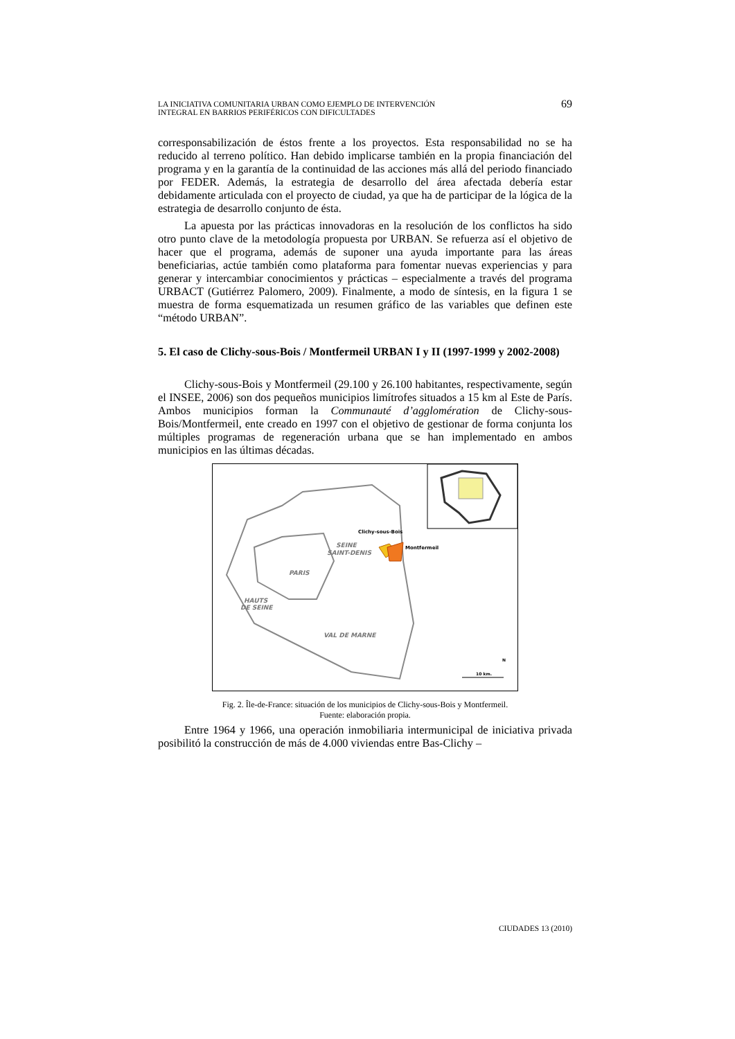LA INICIATIVA COMUNITARIA URBAN COMO EJEMPLO DE INTERVENCIÓN
INTEGRAL EN BARRIOS PERIFÉRICOS CON DIFICULTADES
69
corresponsabilización de éstos frente a los proyectos. Esta responsabilidad no se ha reducido al terreno político. Han debido implicarse también en la propia financiación del programa y en la garantía de la continuidad de las acciones más allá del periodo financiado por FEDER. Además, la estrategia de desarrollo del área afectada debería estar debidamente articulada con el proyecto de ciudad, ya que ha de participar de la lógica de la estrategia de desarrollo conjunto de ésta.
La apuesta por las prácticas innovadoras en la resolución de los conflictos ha sido otro punto clave de la metodología propuesta por URBAN. Se refuerza así el objetivo de hacer que el programa, además de suponer una ayuda importante para las áreas beneficiarias, actúe también como plataforma para fomentar nuevas experiencias y para generar y intercambiar conocimientos y prácticas – especialmente a través del programa URBACT (Gutiérrez Palomero, 2009). Finalmente, a modo de síntesis, en la figura 1 se muestra de forma esquematizada un resumen gráfico de las variables que definen este “método URBAN”.
5. El caso de Clichy-sous-Bois / Montfermeil URBAN I y II (1997-1999 y 2002-2008)
Clichy-sous-Bois y Montfermeil (29.100 y 26.100 habitantes, respectivamente, según el INSEE, 2006) son dos pequeños municipios limítrofes situados a 15 km al Este de París. Ambos municipios forman la Communauté d’agglomération de Clichy-sous-Bois/Montfermeil, ente creado en 1997 con el objetivo de gestionar de forma conjunta los múltiples programas de regeneración urbana que se han implementado en ambos municipios en las últimas décadas.
PARIS
SEINE
SAINT-DENIS
HAUTS
DE SEINE
VAL DE MARNE
Clichy-sous-Bois
Montfermeil
N
10 km.
Fig. 2. Île-de-France: situación de los municipios de Clichy-sous-Bois y Montfermeil.
Fuente: elaboración propia.
Entre 1964 y 1966, una operación inmobiliaria intermunicipal de iniciativa privada posibilitó la construcción de más de 4.000 viviendas entre Bas-Clichy –
CIUDADES 13 (2010)